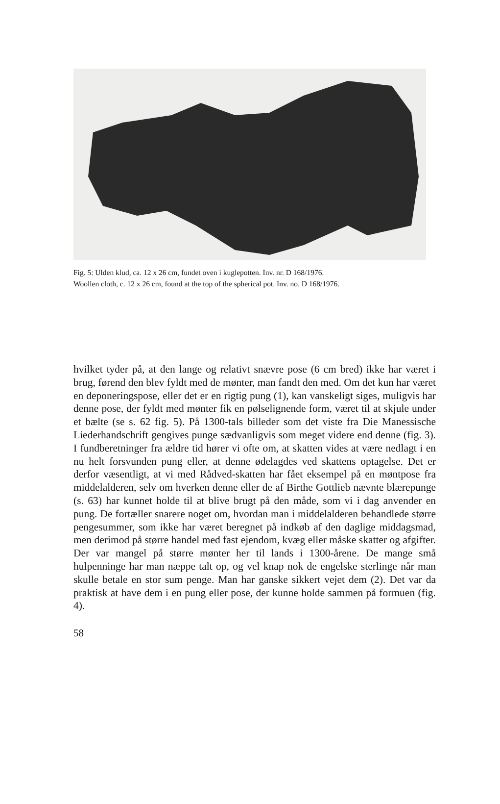Fig. 5: Ulden klud, ca. 12 x 26 cm, fundet oven i kuglepotten. Inv. nr. D 168/1976.
Woollen cloth, c. 12 x 26 cm, found at the top of the spherical pot. Inv. no. D 168/1976.
hvilket tyder på, at den lange og relativt snævre pose (6 cm bred) ikke har været i brug, førend den blev fyldt med de mønter, man fandt den med. Om det kun har været en deponeringspose, eller det er en rigtig pung (1), kan vanskeligt siges, muligvis har denne pose, der fyldt med mønter fik en pølselignende form, været til at skjule under et bælte (se s. 62 fig. 5). På 1300-tals billeder som det viste fra Die Manessische Liederhandschrift gengives punge sædvanligvis som meget videre end denne (fig. 3). I fundberetninger fra ældre tid hører vi ofte om, at skatten vides at være nedlagt i en nu helt forsvunden pung eller, at denne ødelagdes ved skattens optagelse. Det er derfor væsentligt, at vi med Rådved-skatten har fået eksempel på en møntpose fra middelalderen, selv om hverken denne eller de af Birthe Gottlieb nævnte blærepunge (s. 63) har kunnet holde til at blive brugt på den måde, som vi i dag anvender en pung. De fortæller snarere noget om, hvordan man i middelalderen behandlede større pengesummer, som ikke har været beregnet på indkøb af den daglige middagsmad, men derimod på større handel med fast ejendom, kvæg eller måske skatter og afgifter. Der var mangel på større mønter her til lands i 1300-årene. De mange små hulpenninge har man næppe talt op, og vel knap nok de engelske sterlinge når man skulle betale en stor sum penge. Man har ganske sikkert vejet dem (2). Det var da praktisk at have dem i en pung eller pose, der kunne holde sammen på formuen (fig. 4).
58